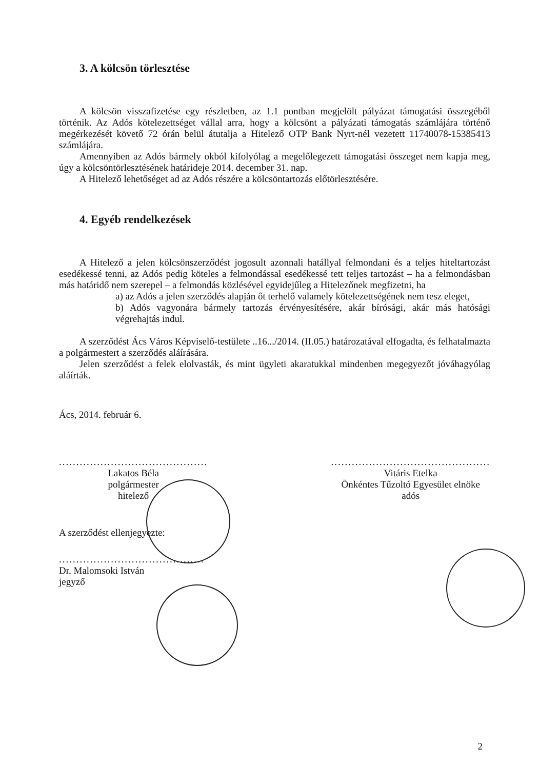3. A kölcsön törlesztése
A kölcsön visszafizetése egy részletben, az 1.1 pontban megjelölt pályázat támogatási összegéből történik. Az Adós kötelezettséget vállal arra, hogy a kölcsönt a pályázati támogatás számlájára történő megérkezését követő 72 órán belül átutalja a Hitelező OTP Bank Nyrt-nél vezetett 11740078-15385413 számlájára.
Amennyiben az Adós bármely okból kifolyólag a megelőlegezett támogatási összeget nem kapja meg, úgy a kölcsöntörlesztésének határideje 2014. december 31. nap.
A Hitelező lehetőséget ad az Adós részére a kölcsöntartozás előtörlesztésére.
4. Egyéb rendelkezések
A Hitelező a jelen kölcsönszerződést jogosult azonnali hatállyal felmondani és a teljes hiteltartozást esedékessé tenni, az Adós pedig köteles a felmondással esedékessé tett teljes tartozást – ha a felmondásban más határidő nem szerepel – a felmondás közlésével egyidejűleg a Hitelezőnek megfizetni, ha
a) az Adós a jelen szerződés alapján őt terhelő valamely kötelezettségének nem tesz eleget,
b) Adós vagyonára bármely tartozás érvényesítésére, akár bírósági, akár más hatósági végrehajtás indul.
A szerződést Ács Város Képviselő-testülete ..16.../2014. (II.05.) határozatával elfogadta, és felhatalmazta a polgármestert a szerződés aláírására.
Jelen szerződést a felek elolvasták, és mint ügyleti akaratukkal mindenben megegyezőt jóváhagyólag aláírták.
Ács, 2014. február 6.
...........................................
Lakatos Béla
polgármester
hitelező
..............................................
Vitáris Etelka
Önkéntes Tűzoltó Egyesület elnöke
adós
A szerződést ellenjegyezte:
..........................................
Dr. Malomsoki István
jegyző
2